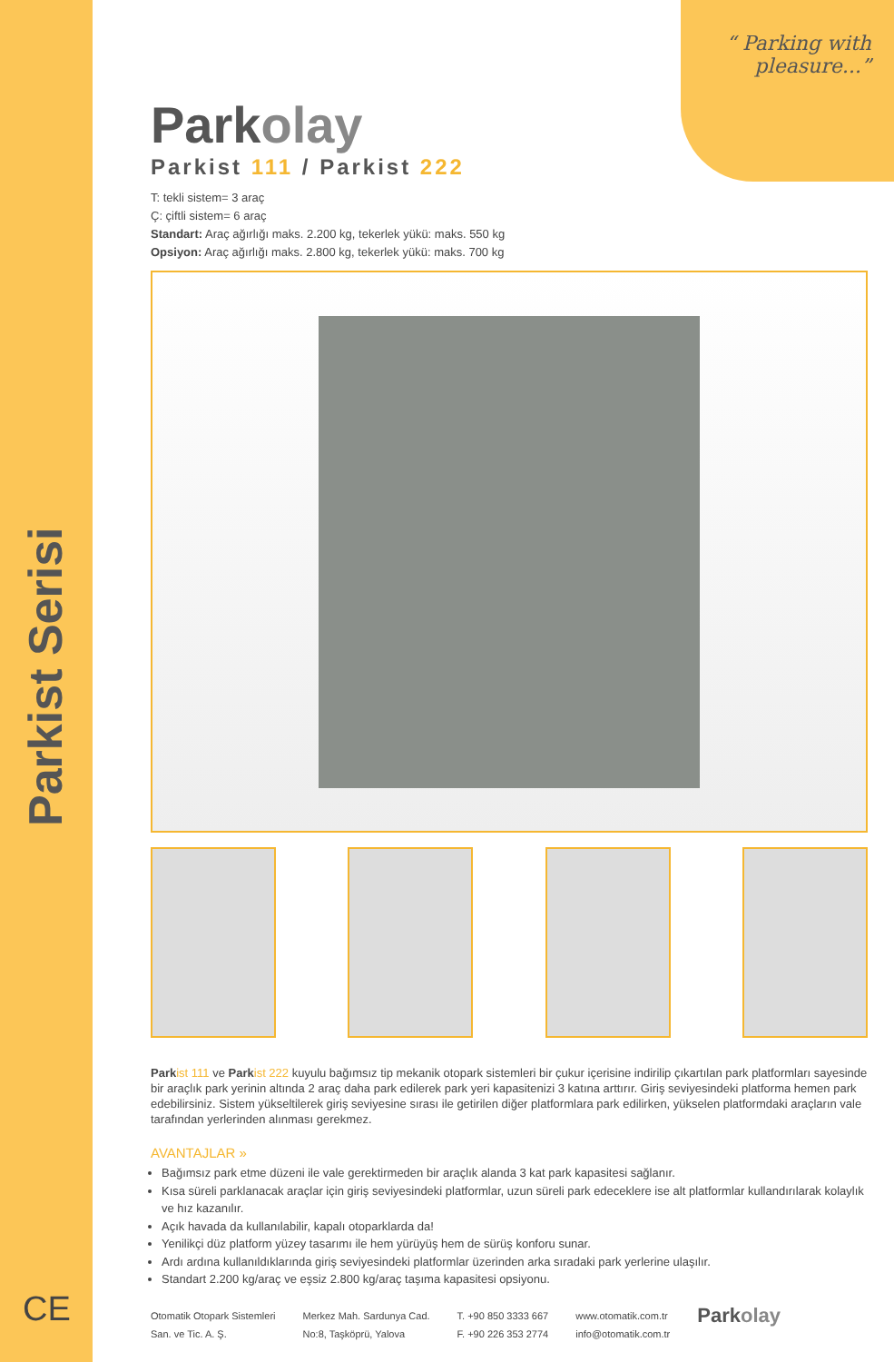Parkist Serisi
CE
“ Parking with
pleasure...”
Parkolay
Parkist 111 / Parkist 222
T: tekli sistem= 3 araç
Ç: çiftli sistem= 6 araç
Standart: Araç ağırlığı maks. 2.200 kg, tekerlek yükü: maks. 550 kg
Opsiyon: Araç ağırlığı maks. 2.800 kg, tekerlek yükü: maks. 700 kg
Park ist 111 ve Park ist 222 kuyulu bağımsız tip mekanik otopark sistemleri bir çukur içerisine indirilip çıkartılan park platformları sayesinde bir araçlık park yerinin altında 2 araç daha park edilerek park yeri kapasitenizi 3 katına arttırır. Giriş seviyesindeki platforma hemen park edebilirsiniz. Sistem yükseltilerek giriş seviyesine sırası ile getirilen diğer platformlara park edilirken, yükselen platformdaki araçların vale tarafından yerlerinden alınması gerekmez.
AVANTAJLAR »
Bağımsız park etme düzeni ile vale gerektirmeden bir araçlık alanda 3 kat park kapasitesi sağlanır.
Kısa süreli parklanacak araçlar için giriş seviyesindeki platformlar, uzun süreli park edeceklere ise alt platformlar kullandırılarak kolaylık ve hız kazanılır.
Açık havada da kullanılabilir, kapalı otoparklarda da!
Yenilikçi düz platform yüzey tasarımı ile hem yürüyüş hem de sürüş konforu sunar.
Ardı ardına kullanıldıklarında giriş seviyesindeki platformlar üzerinden arka sıradaki park yerlerine ulaşılır.
Standart 2.200 kg/araç ve eşsiz 2.800 kg/araç taşıma kapasitesi opsiyonu.
Otomatik Otopark Sistemleri
San. ve Tic. A. Ş.
Merkez Mah. Sardunya Cad.
No:8, Taşköprü, Yalova
T. +90 850 3333 667
F. +90 226 353 2774
www.otomatik.com.tr
info@otomatik.com.tr
Parkolay